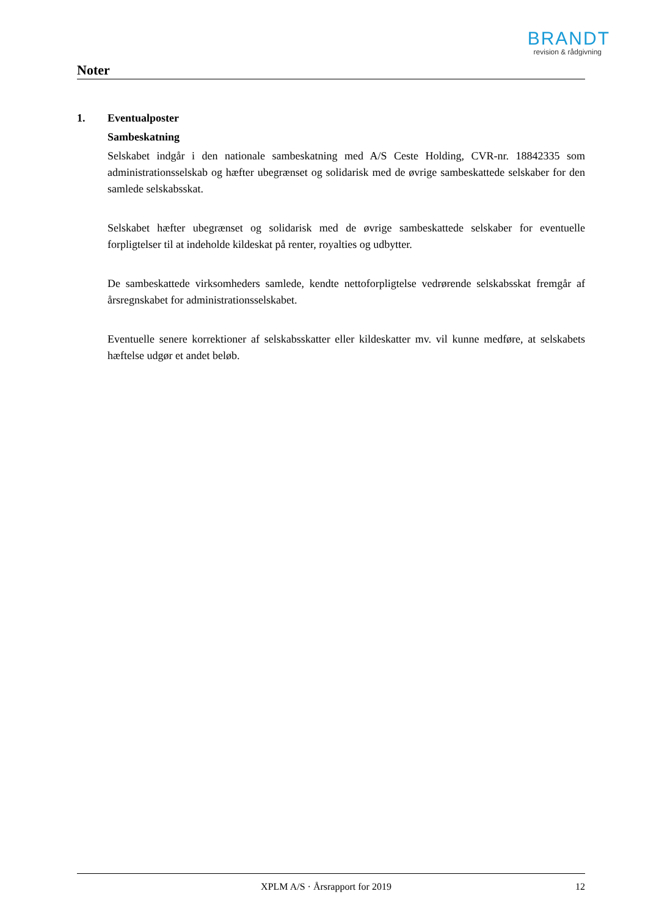BRANDT
revision & rådgivning
Noter
1. Eventualposter
Sambeskatning
Selskabet indgår i den nationale sambeskatning med A/S Ceste Holding, CVR-nr. 18842335 som administrationsselskab og hæfter ubegrænset og solidarisk med de øvrige sambeskattede selskaber for den samlede selskabsskat.
Selskabet hæfter ubegrænset og solidarisk med de øvrige sambeskattede selskaber for eventuelle forpligtelser til at indeholde kildeskat på renter, royalties og udbytter.
De sambeskattede virksomheders samlede, kendte nettoforpligtelse vedrørende selskabsskat fremgår af årsregnskabet for administrationsselskabet.
Eventuelle senere korrektioner af selskabsskatter eller kildeskatter mv. vil kunne medføre, at selskabets hæftelse udgør et andet beløb.
XPLM A/S · Årsrapport for 2019 12